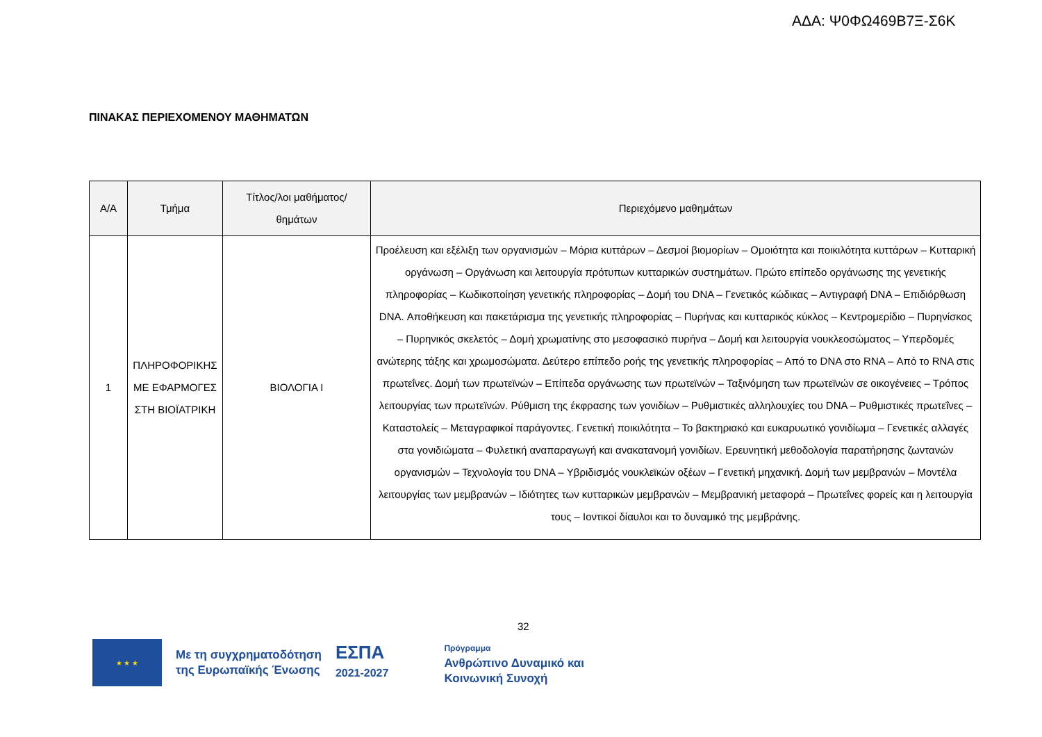ΑΔΑ: Ψ0ΦΩ469Β7Ξ-Σ6Κ
ΠΙΝΑΚΑΣ ΠΕΡΙΕΧΟΜΕΝΟΥ ΜΑΘΗΜΑΤΩΝ
| Α/Α | Τμήμα | Τίτλος/λοι μαθήματος/θημάτων | Περιεχόμενο μαθημάτων |
| --- | --- | --- | --- |
| 1 | ΠΛΗΡΟΦΟΡΙΚΗΣ ΜΕ ΕΦΑΡΜΟΓΕΣ ΣΤΗ ΒΙΟΪΑΤΡΙΚΗ | ΒΙΟΛΟΓΙΑ Ι | Προέλευση και εξέλιξη των οργανισμών – Μόρια κυττάρων – Δεσμοί βιομορίων – Ομοιότητα και ποικιλότητα κυττάρων – Κυτταρική οργάνωση – Οργάνωση και λειτουργία πρότυπων κυτταρικών συστημάτων. Πρώτο επίπεδο οργάνωσης της γενετικής πληροφορίας – Κωδικοποίηση γενετικής πληροφορίας – Δομή του DNA – Γενετικός κώδικας – Αντιγραφή DNA – Επιδιόρθωση DNA. Αποθήκευση και πακετάρισμα της γενετικής πληροφορίας – Πυρήνας και κυτταρικός κύκλος – Κεντρομερίδιο – Πυρηνίσκος – Πυρηνικός σκελετός – Δομή χρωματίνης στο μεσοφασικό πυρήνα – Δομή και λειτουργία νουκλεοσώματος – Υπερδομές ανώτερης τάξης και χρωμοσώματα. Δεύτερο επίπεδο ροής της γενετικής πληροφορίας – Από το DNA στο RNA – Από το RNA στις πρωτεΐνες. Δομή των πρωτεϊνών – Επίπεδα οργάνωσης των πρωτεϊνών – Ταξινόμηση των πρωτεϊνών σε οικογένειες – Τρόπος λειτουργίας των πρωτεϊνών. Ρύθμιση της έκφρασης των γονιδίων – Ρυθμιστικές αλληλουχίες του DNA – Ρυθμιστικές πρωτεΐνες – Καταστολείς – Μεταγραφικοί παράγοντες. Γενετική ποικιλότητα – Το βακτηριακό και ευκαρυωτικό γονιδίωμα – Γενετικές αλλαγές στα γονιδιώματα – Φυλετική αναπαραγωγή και ανακατανομή γονιδίων. Ερευνητική μεθοδολογία παρατήρησης ζωντανών οργανισμών – Τεχνολογία του DNA – Υβριδισμός νουκλεϊκών οξέων – Γενετική μηχανική. Δομή των μεμβρανών – Μοντέλα λειτουργίας των μεμβρανών – Ιδιότητες των κυτταρικών μεμβρανών – Μεμβρανική μεταφορά – Πρωτεΐνες φορείς και η λειτουργία τους – Ιοντικοί δίαυλοι και το δυναμικό της μεμβράνης. |
32
★ ★ ★
Με τη συγχρηματοδότηση
της Ευρωπαϊκής Ένωσης
ΕΣΠΑ
2021-2027
Πρόγραμμα
Ανθρώπινο Δυναμικό και
Κοινωνική Συνοχή